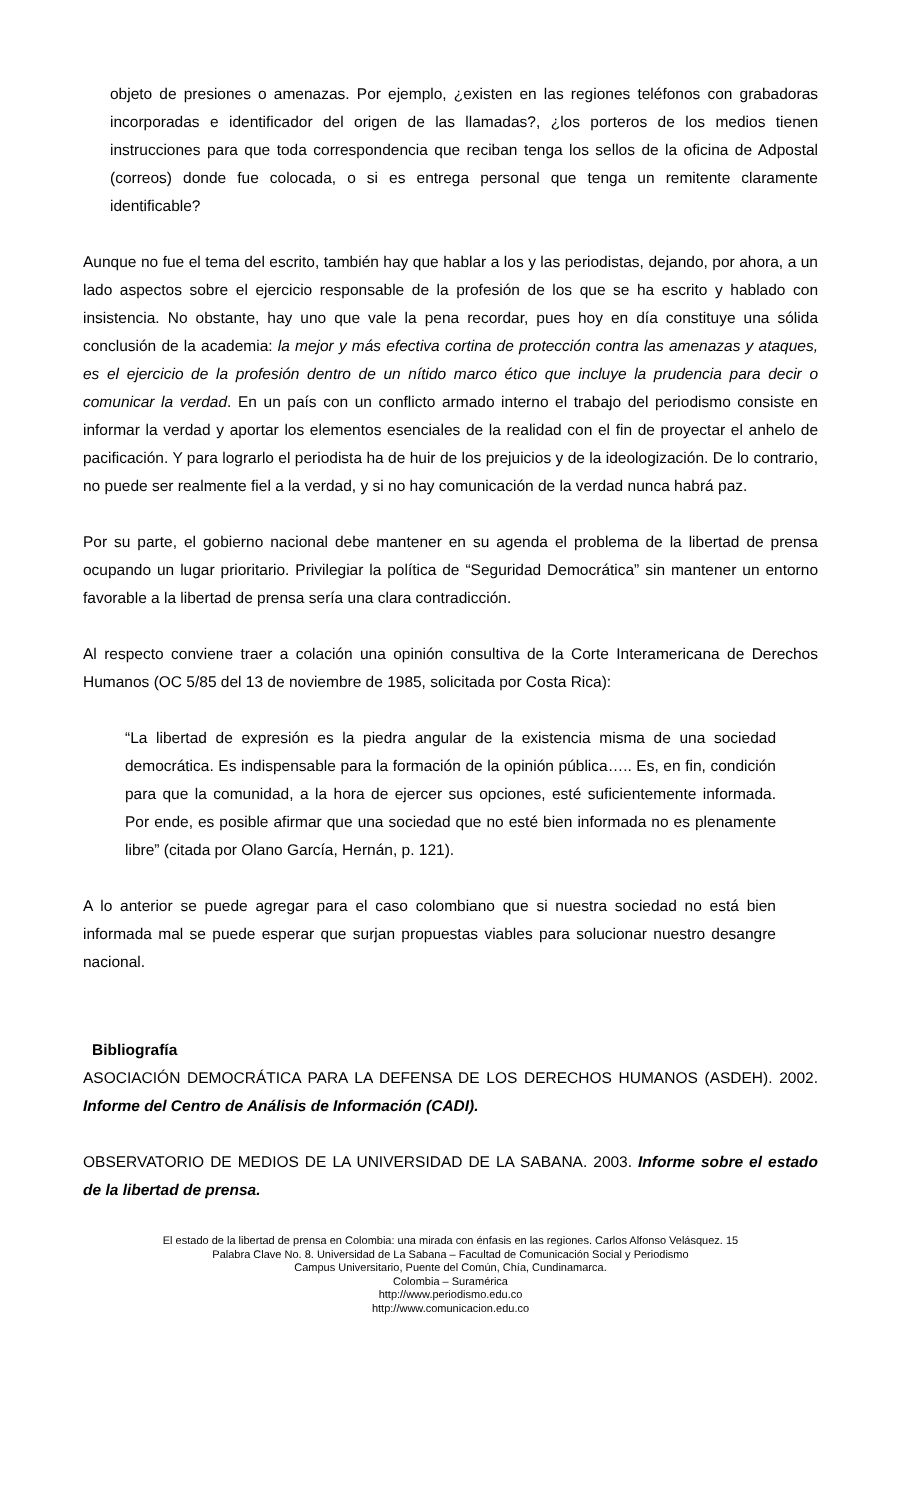objeto de presiones o amenazas. Por ejemplo, ¿existen en las regiones teléfonos con grabadoras incorporadas e identificador del origen de las llamadas?, ¿los porteros de los medios tienen instrucciones para que toda correspondencia que reciban tenga los sellos de la oficina de Adpostal (correos) donde fue colocada, o si es entrega personal que tenga un remitente claramente identificable?
Aunque no fue el tema del escrito, también hay que hablar a los y las periodistas, dejando, por ahora, a un lado aspectos sobre el ejercicio responsable de la profesión de los que se ha escrito y hablado con insistencia. No obstante, hay uno que vale la pena recordar, pues hoy en día constituye una sólida conclusión de la academia: la mejor y más efectiva cortina de protección contra las amenazas y ataques, es el ejercicio de la profesión dentro de un nítido marco ético que incluye la prudencia para decir o comunicar la verdad. En un país con un conflicto armado interno el trabajo del periodismo consiste en informar la verdad y aportar los elementos esenciales de la realidad con el fin de proyectar el anhelo de pacificación. Y para lograrlo el periodista ha de huir de los prejuicios y de la ideologización. De lo contrario, no puede ser realmente fiel a la verdad, y si no hay comunicación de la verdad nunca habrá paz.
Por su parte, el gobierno nacional debe mantener en su agenda el problema de la libertad de prensa ocupando un lugar prioritario. Privilegiar la política de “Seguridad Democrática” sin mantener un entorno favorable a la libertad de prensa sería una clara contradicción.
Al respecto conviene traer a colación una opinión consultiva de la Corte Interamericana de Derechos Humanos (OC 5/85 del 13 de noviembre de 1985, solicitada por Costa Rica):
“La libertad de expresión es la piedra angular de la existencia misma de una sociedad democrática. Es indispensable para la formación de la opinión pública….. Es, en fin, condición para que la comunidad, a la hora de ejercer sus opciones, esté suficientemente informada. Por ende, es posible afirmar que una sociedad que no esté bien informada no es plenamente libre” (citada por Olano García, Hernán, p. 121).
A lo anterior se puede agregar para el caso colombiano que si nuestra sociedad no está bien informada mal se puede esperar que surjan propuestas viables para solucionar nuestro desangre nacional.
Bibliografía
ASOCIACIÓN DEMOCRÁTICA PARA LA DEFENSA DE LOS DERECHOS HUMANOS (ASDEH). 2002. Informe del Centro de Análisis de Información (CADI).
OBSERVATORIO DE MEDIOS DE LA UNIVERSIDAD DE LA SABANA. 2003. Informe sobre el estado de la libertad de prensa.
El estado de la libertad de prensa en Colombia: una mirada con énfasis en las regiones. Carlos Alfonso Velásquez. 15
Palabra Clave No. 8. Universidad de La Sabana – Facultad de Comunicación Social y Periodismo
Campus Universitario, Puente del Común, Chía, Cundinamarca.
Colombia – Suramérica
http://www.periodismo.edu.co
http://www.comunicacion.edu.co